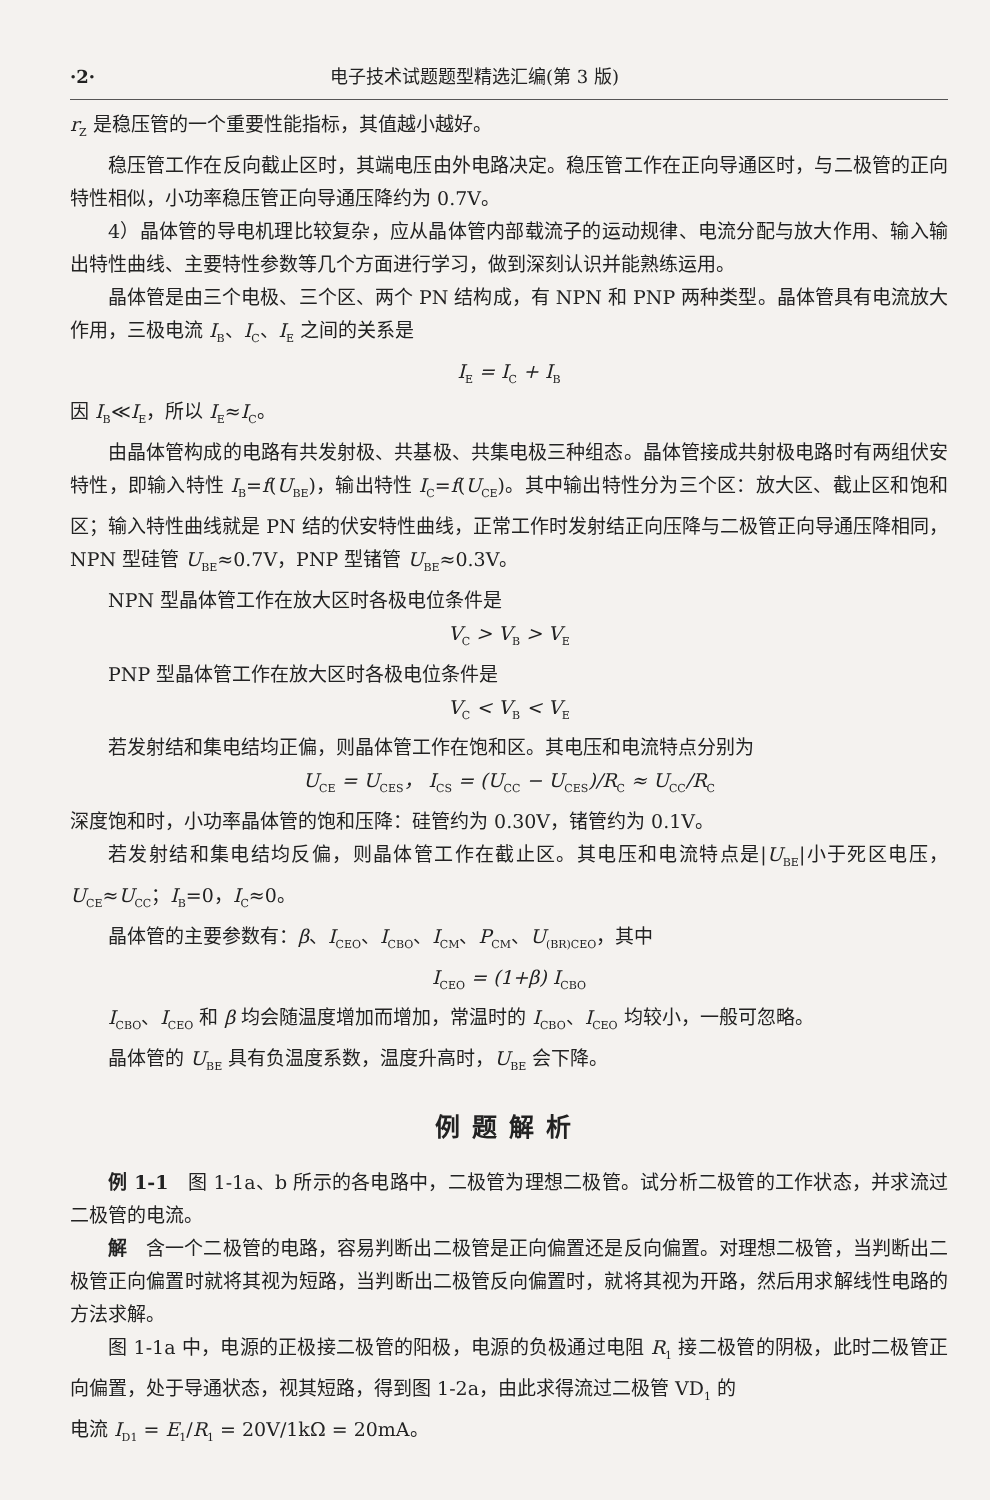·2· 电子技术试题题型精选汇编(第 3 版)
r<sub>Z</sub> 是稳压管的一个重要性能指标，其值越小越好。
稳压管工作在反向截止区时，其端电压由外电路决定。稳压管工作在正向导通区时，与二极管的正向特性相似，小功率稳压管正向导通压降约为 0.7V。
4）晶体管的导电机理比较复杂，应从晶体管内部载流子的运动规律、电流分配与放大作用、输入输出特性曲线、主要特性参数等几个方面进行学习，做到深刻认识并能熟练运用。
晶体管是由三个电极、三个区、两个 PN 结构成，有 NPN 和 PNP 两种类型。晶体管具有电流放大作用，三极电流 I<sub>B</sub>、I<sub>C</sub>、I<sub>E</sub> 之间的关系是
I<sub>E</sub> = I<sub>C</sub> + I<sub>B</sub>
因 I<sub>B</sub>≪I<sub>E</sub>，所以 I<sub>E</sub>≈I<sub>C</sub>。
由晶体管构成的电路有共发射极、共基极、共集电极三种组态。晶体管接成共射极电路时有两组伏安特性，即输入特性 I<sub>B</sub>=f(U<sub>BE</sub>)，输出特性 I<sub>C</sub>=f(U<sub>CE</sub>)。其中输出特性分为三个区：放大区、截止区和饱和区；输入特性曲线就是 PN 结的伏安特性曲线，正常工作时发射结正向压降与二极管正向导通压降相同，NPN 型硅管 U<sub>BE</sub>≈0.7V，PNP 型锗管 U<sub>BE</sub>≈0.3V。
NPN 型晶体管工作在放大区时各极电位条件是
V<sub>C</sub> > V<sub>B</sub> > V<sub>E</sub>
PNP 型晶体管工作在放大区时各极电位条件是
V<sub>C</sub> < V<sub>B</sub> < V<sub>E</sub>
若发射结和集电结均正偏，则晶体管工作在饱和区。其电压和电流特点分别为
U<sub>CE</sub> = U<sub>CES</sub>， I<sub>CS</sub> = (U<sub>CC</sub> − U<sub>CES</sub>)/R<sub>C</sub> ≈ U<sub>CC</sub>/R<sub>C</sub>
深度饱和时，小功率晶体管的饱和压降：硅管约为 0.30V，锗管约为 0.1V。
若发射结和集电结均反偏，则晶体管工作在截止区。其电压和电流特点是|U<sub>BE</sub>|小于死区电压，U<sub>CE</sub>≈U<sub>CC</sub>；I<sub>B</sub>=0，I<sub>C</sub>≈0。
晶体管的主要参数有：β、I<sub>CEO</sub>、I<sub>CBO</sub>、I<sub>CM</sub>、P<sub>CM</sub>、U<sub>(BR)CEO</sub>，其中
I<sub>CEO</sub> = (1+β) I<sub>CBO</sub>
I<sub>CBO</sub>、I<sub>CEO</sub> 和 β 均会随温度增加而增加，常温时的 I<sub>CBO</sub>、I<sub>CEO</sub> 均较小，一般可忽略。
晶体管的 U<sub>BE</sub> 具有负温度系数，温度升高时，U<sub>BE</sub> 会下降。
例题解析
例 1-1　图 1-1a、b 所示的各电路中，二极管为理想二极管。试分析二极管的工作状态，并求流过二极管的电流。
解　含一个二极管的电路，容易判断出二极管是正向偏置还是反向偏置。对理想二极管，当判断出二极管正向偏置时就将其视为短路，当判断出二极管反向偏置时，就将其视为开路，然后用求解线性电路的方法求解。
图 1-1a 中，电源的正极接二极管的阳极，电源的负极通过电阻 R<sub>1</sub> 接二极管的阴极，此时二极管正向偏置，处于导通状态，视其短路，得到图 1-2a，由此求得流过二极管 VD<sub>1</sub> 的
电流 I<sub>D1</sub> = E<sub>1</sub>/R<sub>1</sub> = 20V/1kΩ = 20mA。